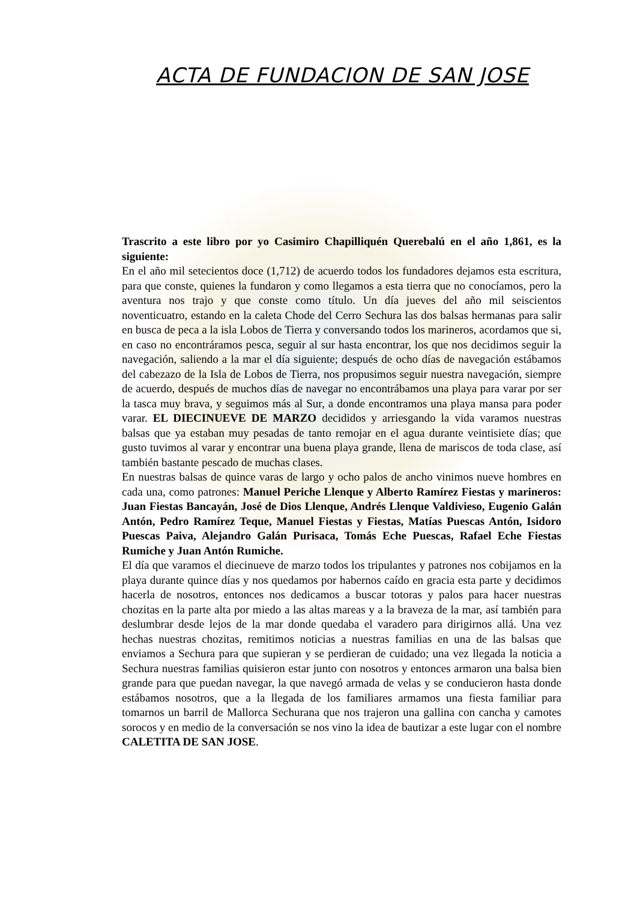ACTA DE FUNDACION DE SAN JOSE
Trascrito a este libro por yo Casimiro Chapilliquén Querebalú en el año 1,861, es la siguiente:
En el año mil setecientos doce (1,712) de acuerdo todos los fundadores dejamos esta escritura, para que conste, quienes la fundaron y como llegamos a esta tierra que no conocíamos, pero la aventura nos trajo y que conste como título. Un día jueves del año mil seiscientos noventicuatro, estando en la caleta Chode del Cerro Sechura las dos balsas hermanas para salir en busca de peca a la isla Lobos de Tierra y conversando todos los marineros, acordamos que si, en caso no encontráramos pesca, seguir al sur hasta encontrar, los que nos decidimos seguir la navegación, saliendo a la mar el día siguiente; después de ocho días de navegación estábamos del cabezazo de la Isla de Lobos de Tierra, nos propusimos seguir nuestra navegación, siempre de acuerdo, después de muchos días de navegar no encontrábamos una playa para varar por ser la tasca muy brava, y seguimos más al Sur, a donde encontramos una playa mansa para poder varar. EL DIECINUEVE DE MARZO decididos y arriesgando la vida varamos nuestras balsas que ya estaban muy pesadas de tanto remojar en el agua durante veintisiete días; que gusto tuvimos al varar y encontrar una buena playa grande, llena de mariscos de toda clase, así también bastante pescado de muchas clases.
En nuestras balsas de quince varas de largo y ocho palos de ancho vinimos nueve hombres en cada una, como patrones: Manuel Periche Llenque y Alberto Ramírez Fiestas y marineros: Juan Fiestas Bancayán, José de Dios Llenque, Andrés Llenque Valdivieso, Eugenio Galán Antón, Pedro Ramírez Teque, Manuel Fiestas y Fiestas, Matías Puescas Antón, Isidoro Puescas Paiva, Alejandro Galán Purisaca, Tomás Eche Puescas, Rafael Eche Fiestas Rumiche y Juan Antón Rumiche.
El día que varamos el diecinueve de marzo todos los tripulantes y patrones nos cobijamos en la playa durante quince días y nos quedamos por habernos caído en gracia esta parte y decidimos hacerla de nosotros, entonces nos dedicamos a buscar totoras y palos para hacer nuestras chozitas en la parte alta por miedo a las altas mareas y a la braveza de la mar, así también para deslumbrar desde lejos de la mar donde quedaba el varadero para dirigirnos allá. Una vez hechas nuestras chozitas, remitimos noticias a nuestras familias en una de las balsas que enviamos a Sechura para que supieran y se perdieran de cuidado; una vez llegada la noticia a Sechura nuestras familias quisieron estar junto con nosotros y entonces armaron una balsa bien grande para que puedan navegar, la que navegó armada de velas y se conducieron hasta donde estábamos nosotros, que a la llegada de los familiares armamos una fiesta familiar para tomarnos un barril de Mallorca Sechurana que nos trajeron una gallina con cancha y camotes sorocos y en medio de la conversación se nos vino la idea de bautizar a este lugar con el nombre CALETITA DE SAN JOSE.